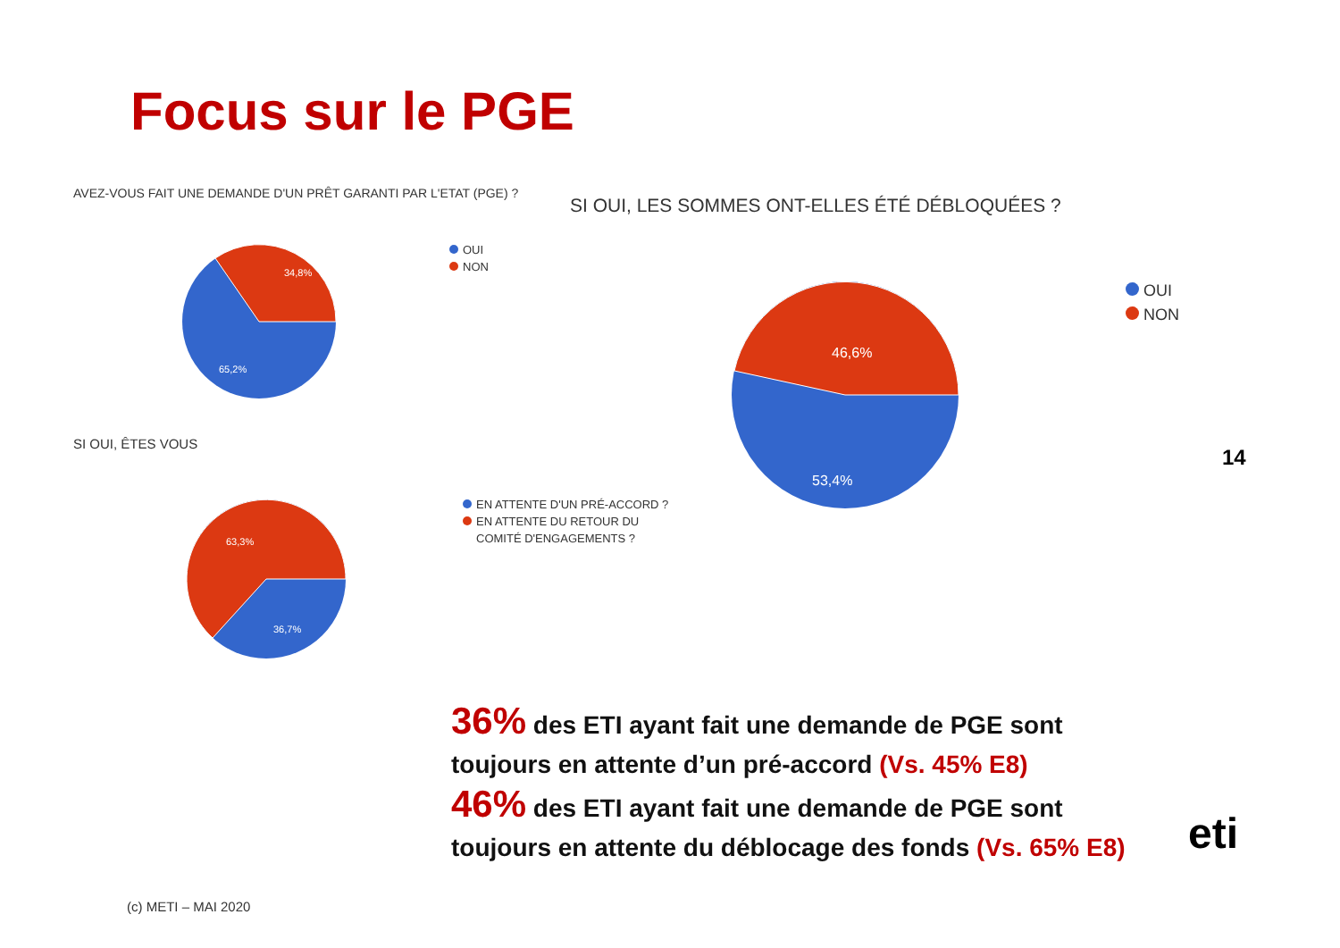Focus sur le PGE
AVEZ-VOUS FAIT UNE DEMANDE D'UN PRÊT GARANTI PAR L'ETAT (PGE) ?
34,8%
65,2%
OUI
NON
SI OUI, ÊTES VOUS
63,3%
36,7%
EN ATTENTE D'UN PRÉ-ACCORD ?
EN ATTENTE DU RETOUR DU
COMITÉ D'ENGAGEMENTS ?
SI OUI, LES SOMMES ONT-ELLES ÉTÉ DÉBLOQUÉES ?
46,6%
53,4%
OUI
NON
14
36% des ETI ayant fait une demande de PGE sont
toujours en attente d’un pré-accord (Vs. 45% E8)
46% des ETI ayant fait une demande de PGE sont
toujours en attente du déblocage des fonds (Vs. 65% E8)
eti
(c) METI – MAI 2020